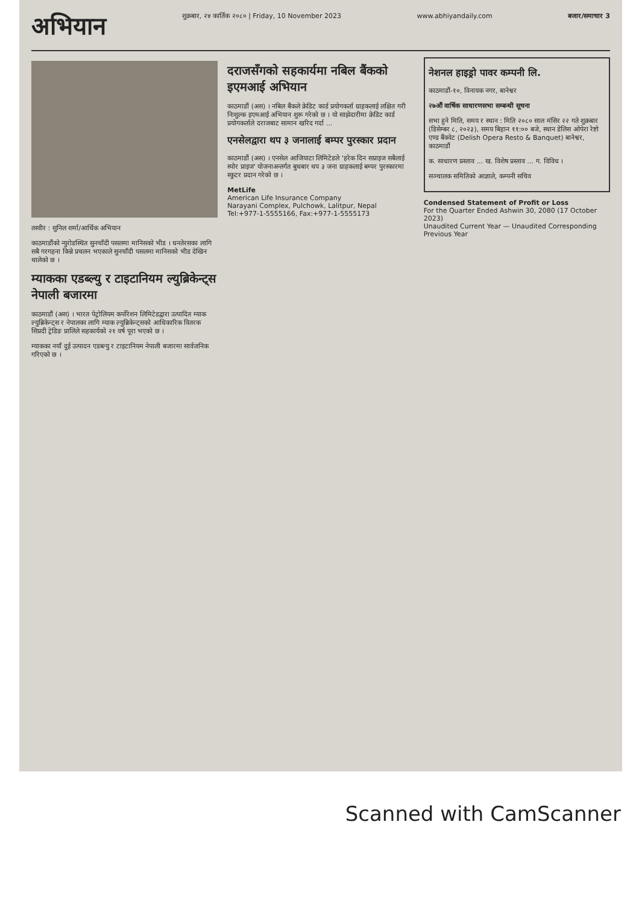अभियान
शुक्रबार, २४ कार्तिक २०८० | Friday, 10 November 2023
www.abhiyandaily.com बजार/समाचार 3
तस्वीर : सुनिल शर्मा/आर्थिक अभियान
काठमाडौंको न्युरोडस्थित सुनचाँदी पसलमा मानिसको भीड । धनतेरसका लागि सबै गरगहना किन्ने प्रचलन भएकाले सुनचाँदी पसलमा मानिसको भीड देखिन थालेको छ ।
म्याकका एडब्ल्यु र टाइटानियम ल्युब्रिकेन्ट्स नेपाली बजारमा
काठमाडौं (अस) । भारत पेट्रोलियम कर्पोरेशन लिमिटेडद्वारा उत्पादित म्याक ल्युब्रिकेन्ट्स र नेपालका लागि म्याक ल्युब्रिकेन्ट्सको आधिकारिक वितरक सिप्रदी ट्रेडिङ प्रालिले सहकार्यको २१ वर्ष पूरा भएको छ ।
म्याकका नयाँ दुई उत्पादन एडब्ल्यु र टाइटानियम नेपाली बजारमा सार्वजनिक गरिएको छ ।
दराजसँगको सहकार्यमा नबिल बैंकको इएमआई अभियान
काठमाडौं (अस) । नबिल बैंकले क्रेडिट कार्ड प्रयोगकर्ता ग्राहकलाई लक्षित गरी निःशुल्क इएमआई अभियान शुरू गरेको छ । यो साझेदारीमा क्रेडिट कार्ड प्रयोगकर्ताले दराजबाट सामान खरिद गर्दा ...
एनसेलद्वारा थप ३ जनालाई बम्पर पुरस्कार प्रदान
काठमाडौं (अस) । एनसेल आजियाटा लिमिटेडले 'हरेक दिन सप्राइज सबैलाई स्पोर प्राइज' योजनाअन्तर्गत बुधबार थप ३ जना ग्राहकलाई बम्पर पुरस्कारमा स्कुटर प्रदान गरेको छ ।
MetLife
American Life Insurance Company
Narayani Complex, Pulchowk, Lalitpur, Nepal
Tel:+977-1-5555166, Fax:+977-1-5555173
नेशनल हाइड्रो पावर कम्पनी लि.
काठमाडौं-१०, विनायक नगर, बानेश्वर
२७औं वार्षिक साधारणसभा सम्बन्धी सूचना
सभा हुने मिति, समय र स्थान : मिति २०८० साल मंसिर २२ गते शुक्रबार (डिसेम्बर ८, २०२३), समय बिहान ११:०० बजे, स्थान डेलिस ओपेरा रेष्टो एण्ड बैंक्वेट (Delish Opera Resto & Banquet) बानेश्वर, काठमाडौं
क. साधारण प्रस्ताव ... ख. विशेष प्रस्ताव ... ग. विविध ।
सञ्चालक समितिको आज्ञाले, कम्पनी सचिव
Condensed Statement of Profit or Loss
For the Quarter Ended Ashwin 30, 2080 (17 October 2023)
Unaudited Current Year — Unaudited Corresponding Previous Year
Scanned with CamScanner